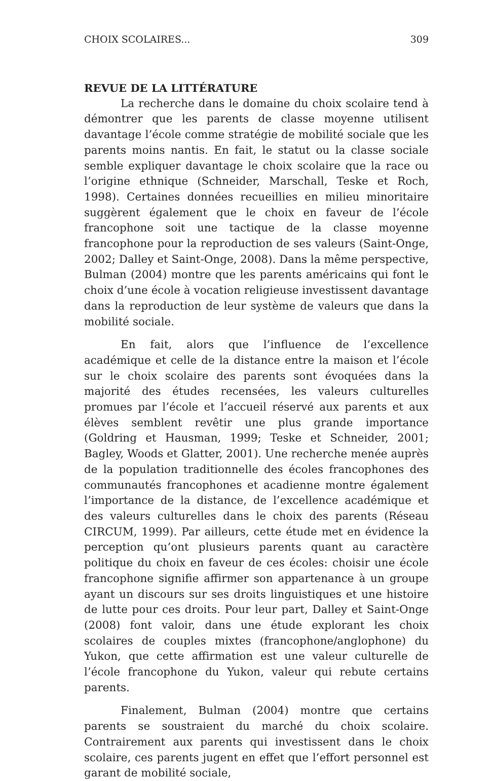CHOIX SCOLAIRES... 309
REVUE DE LA LITTÉRATURE
La recherche dans le domaine du choix scolaire tend à démontrer que les parents de classe moyenne utilisent davantage l’école comme stratégie de mobilité sociale que les parents moins nantis. En fait, le statut ou la classe sociale semble expliquer davantage le choix scolaire que la race ou l’origine ethnique (Schneider, Marschall, Teske et Roch, 1998). Certaines données recueillies en milieu minoritaire suggèrent également que le choix en faveur de l’école francophone soit une tactique de la classe moyenne francophone pour la reproduction de ses valeurs (Saint-Onge, 2002; Dalley et Saint-Onge, 2008). Dans la même perspective, Bulman (2004) montre que les parents américains qui font le choix d’une école à vocation religieuse investissent davantage dans la reproduction de leur système de valeurs que dans la mobilité sociale.
En fait, alors que l’influence de l’excellence académique et celle de la distance entre la maison et l’école sur le choix scolaire des parents sont évoquées dans la majorité des études recensées, les valeurs culturelles promues par l’école et l’accueil réservé aux parents et aux élèves semblent revêtir une plus grande importance (Goldring et Hausman, 1999; Teske et Schneider, 2001; Bagley, Woods et Glatter, 2001). Une recherche menée auprès de la population traditionnelle des écoles francophones des communautés francophones et acadienne montre également l’importance de la distance, de l’excellence académique et des valeurs culturelles dans le choix des parents (Réseau CIRCUM, 1999). Par ailleurs, cette étude met en évidence la perception qu’ont plusieurs parents quant au caractère politique du choix en faveur de ces écoles: choisir une école francophone signifie affirmer son appartenance à un groupe ayant un discours sur ses droits linguistiques et une histoire de lutte pour ces droits. Pour leur part, Dalley et Saint-Onge (2008) font valoir, dans une étude explorant les choix scolaires de couples mixtes (francophone/anglophone) du Yukon, que cette affirmation est une valeur culturelle de l’école francophone du Yukon, valeur qui rebute certains parents.
Finalement, Bulman (2004) montre que certains parents se soustraient du marché du choix scolaire. Contrairement aux parents qui investissent dans le choix scolaire, ces parents jugent en effet que l’effort personnel est garant de mobilité sociale,